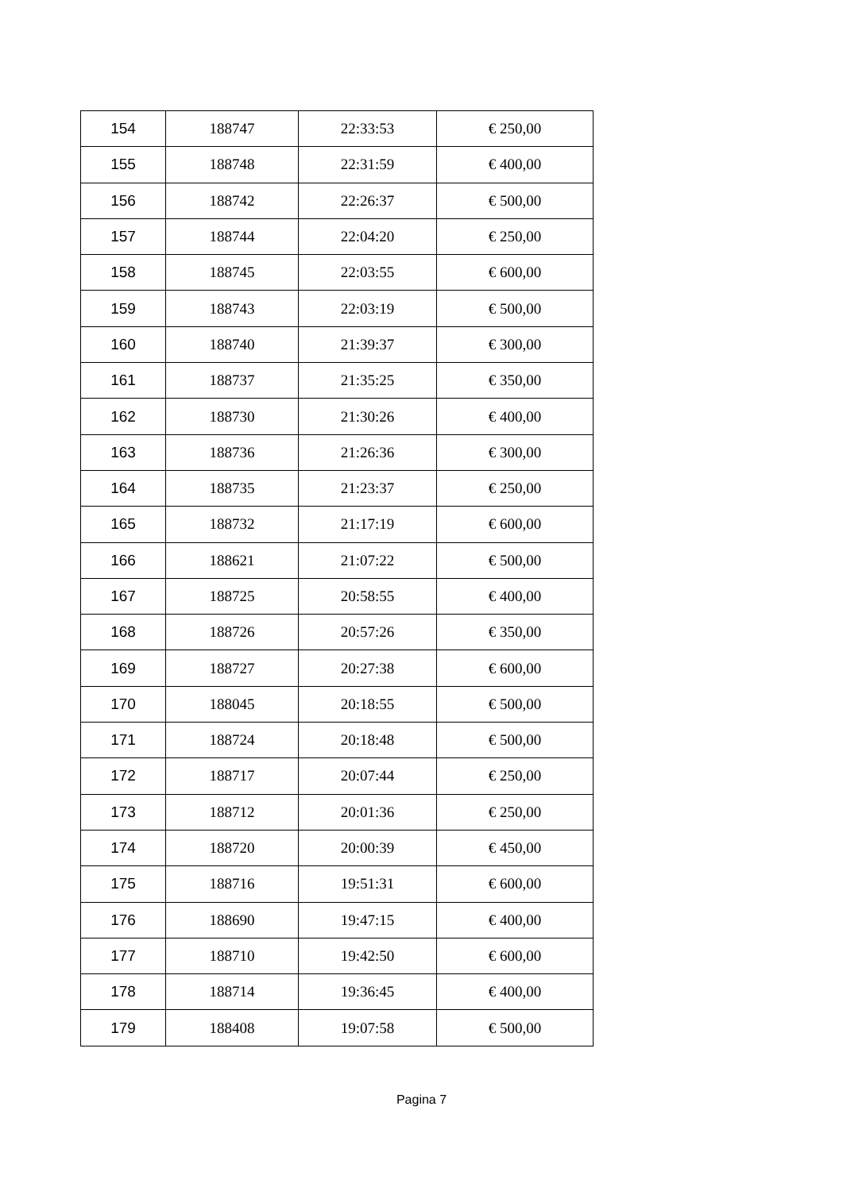| 154 | 188747 | 22:33:53 | € 250,00 |
| 155 | 188748 | 22:31:59 | € 400,00 |
| 156 | 188742 | 22:26:37 | € 500,00 |
| 157 | 188744 | 22:04:20 | € 250,00 |
| 158 | 188745 | 22:03:55 | € 600,00 |
| 159 | 188743 | 22:03:19 | € 500,00 |
| 160 | 188740 | 21:39:37 | € 300,00 |
| 161 | 188737 | 21:35:25 | € 350,00 |
| 162 | 188730 | 21:30:26 | € 400,00 |
| 163 | 188736 | 21:26:36 | € 300,00 |
| 164 | 188735 | 21:23:37 | € 250,00 |
| 165 | 188732 | 21:17:19 | € 600,00 |
| 166 | 188621 | 21:07:22 | € 500,00 |
| 167 | 188725 | 20:58:55 | € 400,00 |
| 168 | 188726 | 20:57:26 | € 350,00 |
| 169 | 188727 | 20:27:38 | € 600,00 |
| 170 | 188045 | 20:18:55 | € 500,00 |
| 171 | 188724 | 20:18:48 | € 500,00 |
| 172 | 188717 | 20:07:44 | € 250,00 |
| 173 | 188712 | 20:01:36 | € 250,00 |
| 174 | 188720 | 20:00:39 | € 450,00 |
| 175 | 188716 | 19:51:31 | € 600,00 |
| 176 | 188690 | 19:47:15 | € 400,00 |
| 177 | 188710 | 19:42:50 | € 600,00 |
| 178 | 188714 | 19:36:45 | € 400,00 |
| 179 | 188408 | 19:07:58 | € 500,00 |
Pagina 7